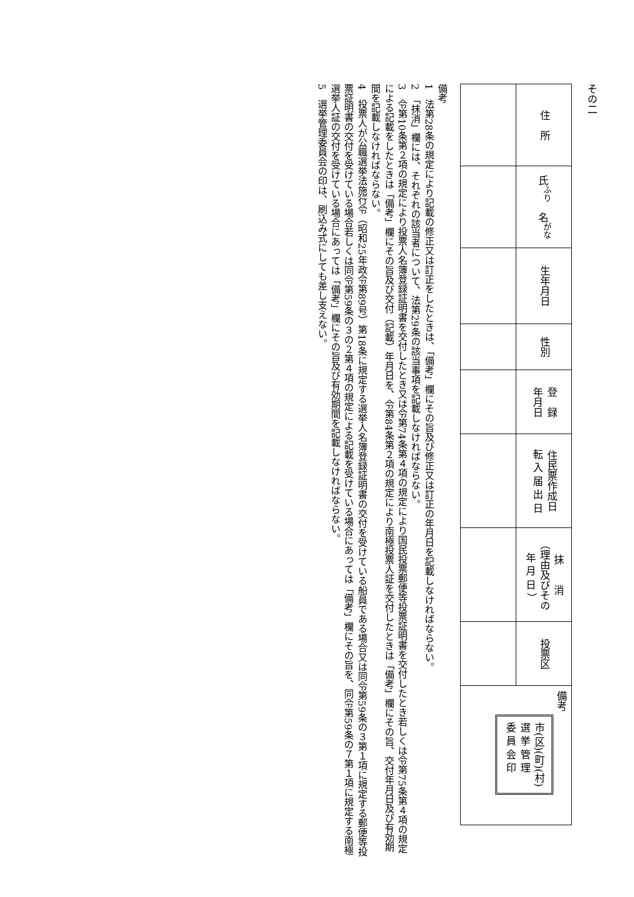その二
| 住 所 | 氏<sup>ふり</sup> 名<sup>がな</sup> | 生年月日 | 性別 | 登 録 年月日 | 住民票作成日 転 入 届 出 日 | 抹 消 （理由及びその 年 月 日 ） | 投票区 | 備考 市(区)(町)(村) 選 挙 管 理 委 員 会 印 |
備考
1　法第28条の規定により記載の修正又は訂正をしたときは、「備考」欄にその旨及び修正又は訂正の年月日を記載しなければならない。
2　「抹消」欄には、それぞれの該当者について、法第29条の該当事項を記載しなければならない。
3　令第10条第２項の規定により投票人名簿登録証明書を交付したとき又は令第74条第４項の規定により国民投票郵便等投票証明書を交付したとき若しくは令第75条第４項の規定による記載をしたときは「備考」欄にその旨及び交付（記載）年月日を、令第84条第２項の規定により南極投票人証を交付したときは「備考」欄にその旨、交付年月日及び有効期間を記載しなければならない。
4　投票人が公職選挙法施行令（昭和25年政令第89号）第18条に規定する選挙人名簿登録証明書の交付を受けている船員である場合又は同令第59条の３第１項に規定する郵便等投票証明書の交付を受けている場合若しくは同令第59条の３の２第４項の規定による記載を受けている場合にあっては「備考」欄にその旨を、同令第59条の７第１項に規定する南極選挙人証の交付を受けている場合にあっては「備考」欄にその旨及び有効期間を記載しなければならない。
5　選挙管理委員会の印は、刷込み式にしても差し支えない。